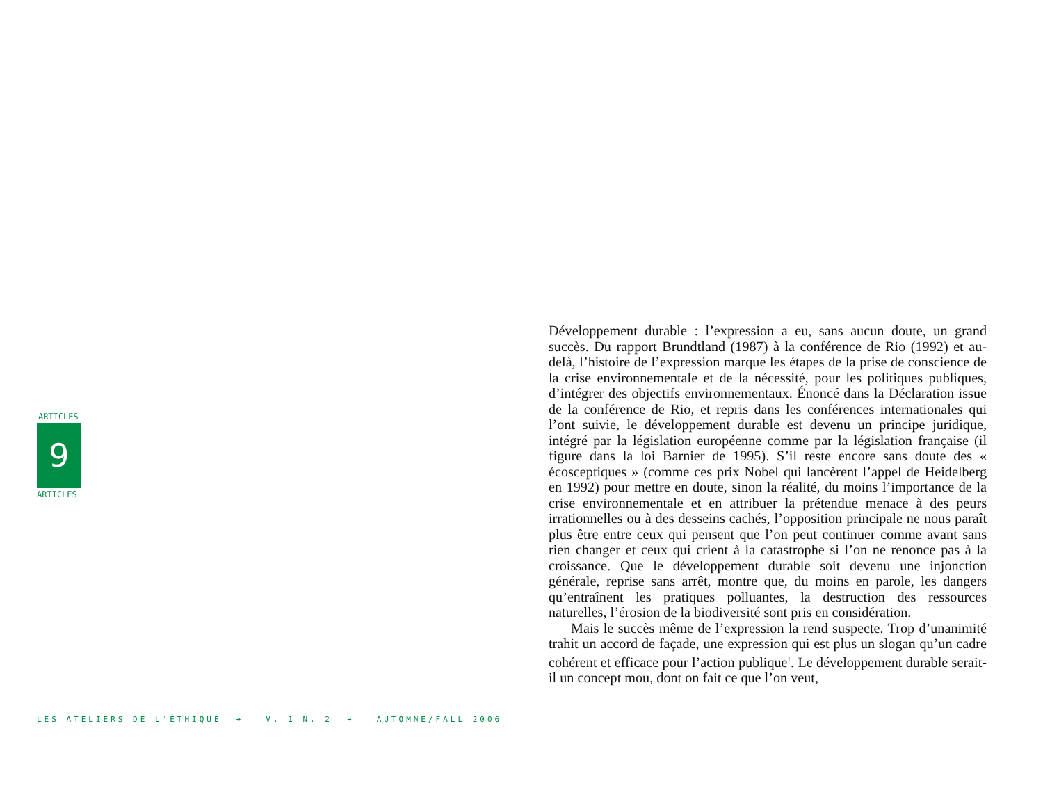ARTICLES
9
ARTICLES
Développement durable : l’expression a eu, sans aucun doute, un grand succès. Du rapport Brundtland (1987) à la conférence de Rio (1992) et au-delà, l’histoire de l’expression marque les étapes de la prise de conscience de la crise environnementale et de la nécessité, pour les politiques publiques, d’intégrer des objectifs environnementaux. Énoncé dans la Déclaration issue de la conférence de Rio, et repris dans les conférences internationales qui l’ont suivie, le développement durable est devenu un principe juridique, intégré par la législation européenne comme par la législation française (il figure dans la loi Barnier de 1995). S’il reste encore sans doute des « écosceptiques » (comme ces prix Nobel qui lancèrent l’appel de Heidelberg en 1992) pour mettre en doute, sinon la réalité, du moins l’importance de la crise environnementale et en attribuer la prétendue menace à des peurs irrationnelles ou à des desseins cachés, l’opposition principale ne nous paraît plus être entre ceux qui pensent que l’on peut continuer comme avant sans rien changer et ceux qui crient à la catastrophe si l’on ne renonce pas à la croissance. Que le développement durable soit devenu une injonction générale, reprise sans arrêt, montre que, du moins en parole, les dangers qu’entraînent les pratiques polluantes, la destruction des ressources naturelles, l’érosion de la biodiversité sont pris en considération.
Mais le succès même de l’expression la rend suspecte. Trop d’unanimité trahit un accord de façade, une expression qui est plus un slogan qu’un cadre cohérent et efficace pour l’action publique<sup>1</sup>. Le développement durable serait-il un concept mou, dont on fait ce que l’on veut,
LES ATELIERS DE L’ÉTHIQUE ➔ V. 1 N. 2 ➔ AUTOMNE/FALL 2006